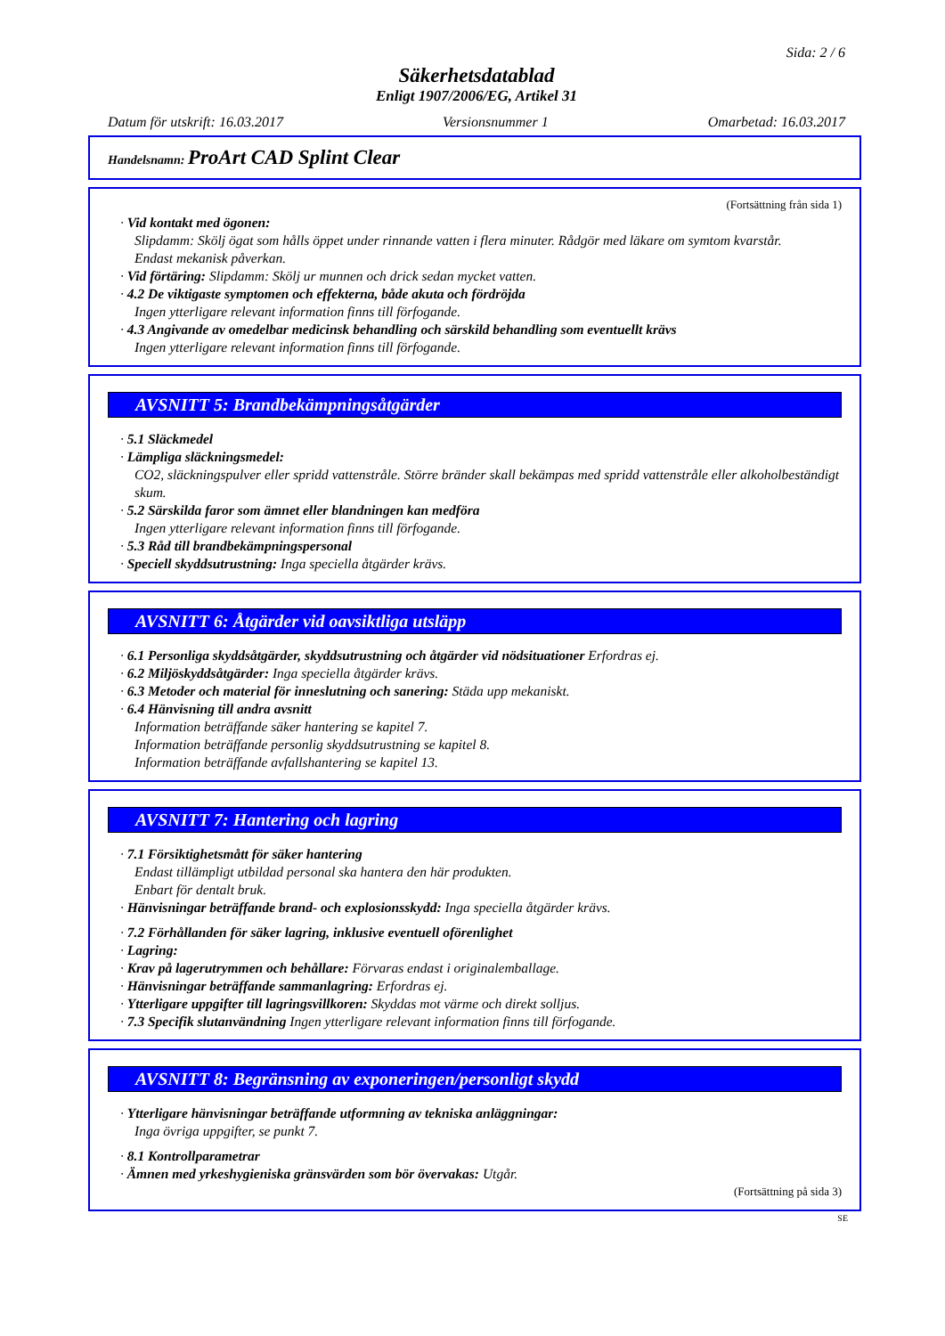Sida: 2 / 6
Säkerhetsdatablad
Enligt 1907/2006/EG, Artikel 31
Datum för utskrift: 16.03.2017 Versionsnummer 1 Omarbetad: 16.03.2017
Handelsnamn: ProArt CAD Splint Clear
(Fortsättning från sida 1)
· Vid kontakt med ögonen:
Slipdamm: Skölj ögat som hålls öppet under rinnande vatten i flera minuter. Rådgör med läkare om symtom kvarstår.
Endast mekanisk påverkan.
· Vid förtäring: Slipdamm: Skölj ur munnen och drick sedan mycket vatten.
· 4.2 De viktigaste symptomen och effekterna, både akuta och fördröjda
Ingen ytterligare relevant information finns till förfogande.
· 4.3 Angivande av omedelbar medicinsk behandling och särskild behandling som eventuellt krävs
Ingen ytterligare relevant information finns till förfogande.
AVSNITT 5: Brandbekämpningsåtgärder
· 5.1 Släckmedel
· Lämpliga släckningsmedel:
CO2, släckningspulver eller spridd vattenstråle. Större bränder skall bekämpas med spridd vattenstråle eller alkoholbeständigt skum.
· 5.2 Särskilda faror som ämnet eller blandningen kan medföra
Ingen ytterligare relevant information finns till förfogande.
· 5.3 Råd till brandbekämpningspersonal
· Speciell skyddsutrustning: Inga speciella åtgärder krävs.
AVSNITT 6: Åtgärder vid oavsiktliga utsläpp
· 6.1 Personliga skyddsåtgärder, skyddsutrustning och åtgärder vid nödsituationer Erfordras ej.
· 6.2 Miljöskyddsåtgärder: Inga speciella åtgärder krävs.
· 6.3 Metoder och material för inneslutning och sanering: Städa upp mekaniskt.
· 6.4 Hänvisning till andra avsnitt
Information beträffande säker hantering se kapitel 7.
Information beträffande personlig skyddsutrustning se kapitel 8.
Information beträffande avfallshantering se kapitel 13.
AVSNITT 7: Hantering och lagring
· 7.1 Försiktighetsmått för säker hantering
Endast tillämpligt utbildad personal ska hantera den här produkten.
Enbart för dentalt bruk.
· Hänvisningar beträffande brand- och explosionsskydd: Inga speciella åtgärder krävs.
· 7.2 Förhållanden för säker lagring, inklusive eventuell oförenlighet
· Lagring:
· Krav på lagerutrymmen och behållare: Förvaras endast i originalemballage.
· Hänvisningar beträffande sammanlagring: Erfordras ej.
· Ytterligare uppgifter till lagringsvillkoren: Skyddas mot värme och direkt solljus.
· 7.3 Specifik slutanvändning Ingen ytterligare relevant information finns till förfogande.
AVSNITT 8: Begränsning av exponeringen/personligt skydd
· Ytterligare hänvisningar beträffande utformning av tekniska anläggningar:
Inga övriga uppgifter, se punkt 7.
· 8.1 Kontrollparametrar
· Ämnen med yrkeshygieniska gränsvärden som bör övervakas: Utgår.
(Fortsättning på sida 3)
SE